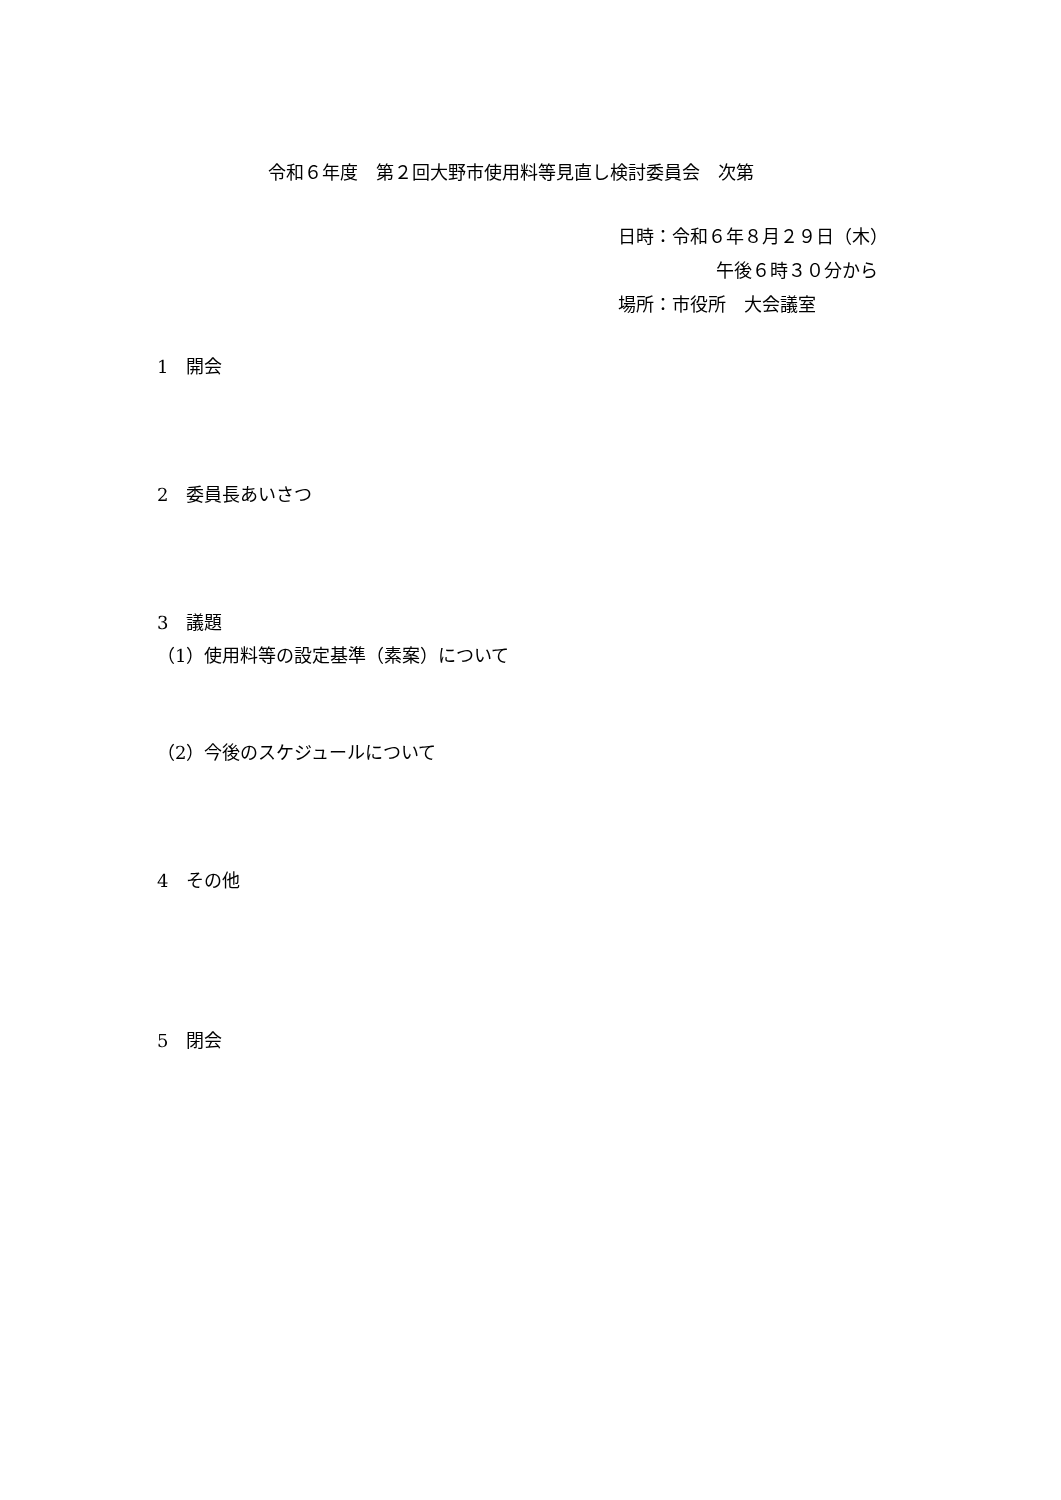令和６年度　第２回大野市使用料等見直し検討委員会　次第
日時：令和６年８月２９日（木）
午後６時３０分から
場所：市役所　大会議室
1　開会
2　委員長あいさつ
3　議題
（1）使用料等の設定基準（素案）について
（2）今後のスケジュールについて
4　その他
5　閉会